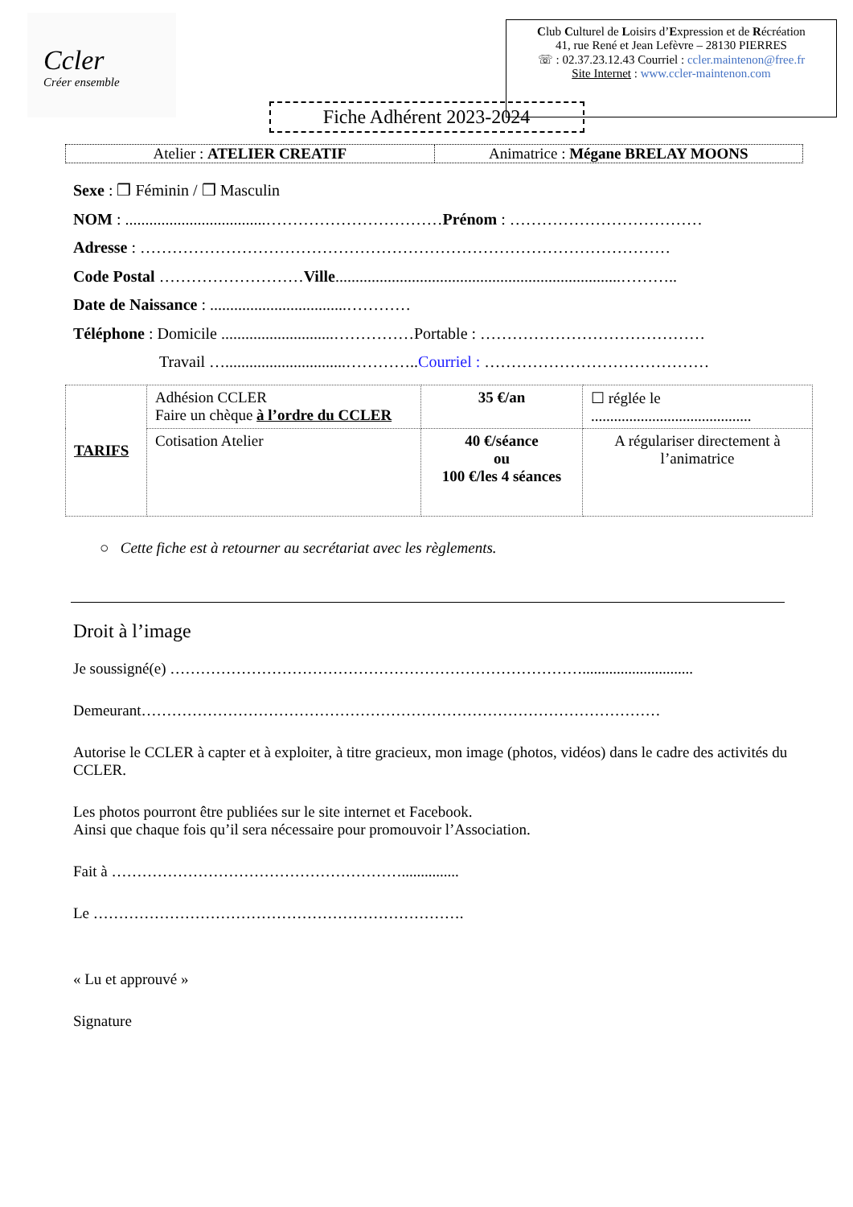Ccler
Créer ensemble
Club Culturel de Loisirs d’Expression et de Récréation
41, rue René et Jean Lefèvre – 28130 PIERRES
☏ : 02.37.23.12.43 Courriel : ccler.maintenon@free.fr
Site Internet : www.ccler-maintenon.com
Fiche Adhérent 2023-2024
Atelier : ATELIER CREATIF Animatrice : Mégane BRELAY MOONS
Sexe : ❒ Féminin / ❒ Masculin
NOM : ...................................……………………………Prénom : ………………………………
Adresse : ………………………………………………………………………………………
Code Postal ………………………Ville.......................................................................………..
Date de Naissance : ..................................…………
Téléphone : Domicile ............................……………Portable : ……………………………………
Travail …..............................…………..Courriel : ……………………………………
| TARIFS | Adhésion CCLER Faire un chèque à l’ordre du CCLER | 35 €/an | ☐ réglée le .......................................... |
| | Cotisation Atelier | 40 €/séance ou 100 €/les 4 séances | A régulariser directement à l’animatrice |
○ Cette fiche est à retourner au secrétariat avec les règlements.
Droit à l’image
Je soussigné(e) ……………………………………………………………………….............................
Demeurant…………………………………………………………………………………………
Autorise le CCLER à capter et à exploiter, à titre gracieux, mon image (photos, vidéos) dans le cadre des activités du CCLER.
Les photos pourront être publiées sur le site internet et Facebook.
Ainsi que chaque fois qu’il sera nécessaire pour promouvoir l’Association.
Fait à …………………………………………………...............
Le ……………………………………………………………….
« Lu et approuvé »
Signature